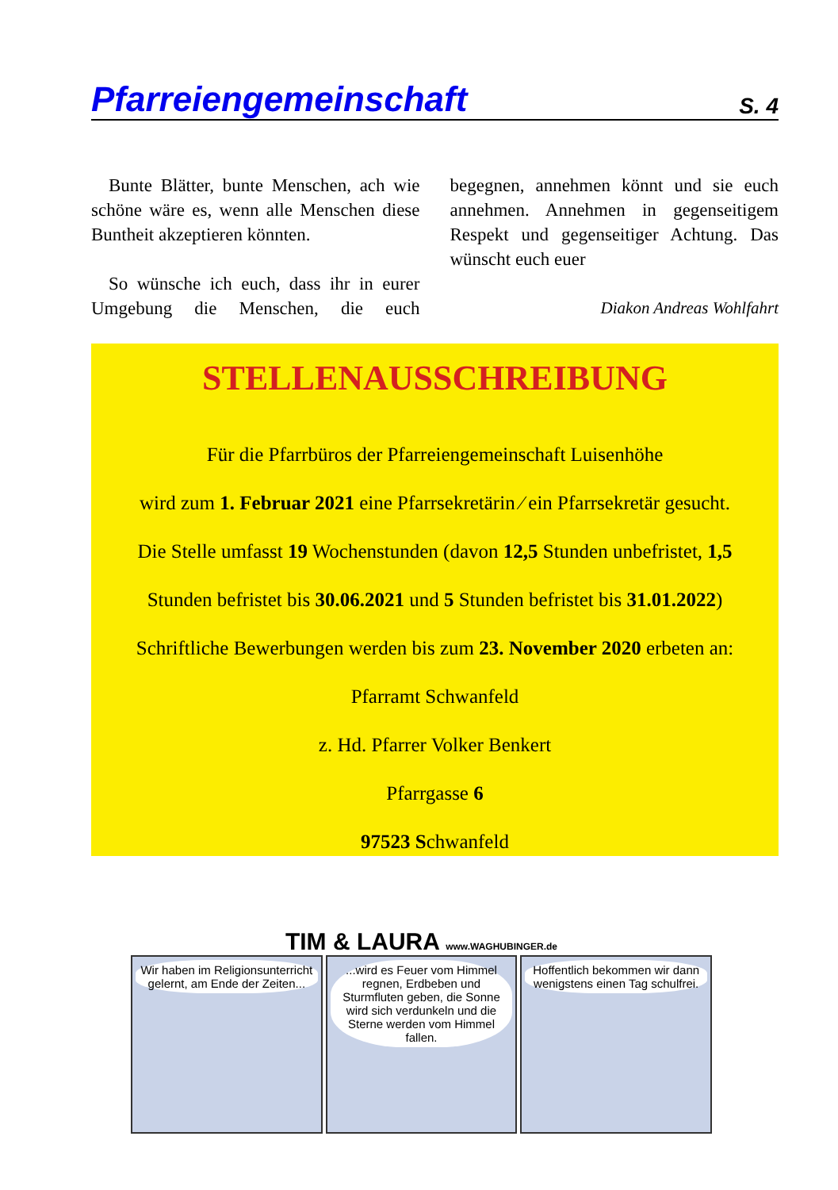Pfarreiengemeinschaft
S. 4
Bunte Blätter, bunte Menschen, ach wie schöne wäre es, wenn alle Menschen diese Buntheit akzeptieren könnten.
So wünsche ich euch, dass ihr in eurer Umgebung die Menschen, die euch begegnen, annehmen könnt und sie euch annehmen. Annehmen in gegenseitigem Respekt und gegenseitiger Achtung. Das wünscht euch euer
Diakon Andreas Wohlfahrt
STELLENAUSSCHREIBUNG
Für die Pfarrbüros der Pfarreiengemeinschaft Luisenhöhe
wird zum 1. Februar 2021 eine Pfarrsekretärin ⁄ ein Pfarrsekretär gesucht.
Die Stelle umfasst 19 Wochenstunden (davon 12,5 Stunden unbefristet, 1,5
Stunden befristet bis 30.06.2021 und 5 Stunden befristet bis 31.01.2022)
Schriftliche Bewerbungen werden bis zum 23. November 2020 erbeten an:
Pfarramt Schwanfeld
z. Hd. Pfarrer Volker Benkert
Pfarrgasse 6
97523 Schwanfeld
TIM & LAURA www.WAGHUBINGER.de
Wir haben im Religionsunterricht gelernt, am Ende der Zeiten...
...wird es Feuer vom Himmel regnen, Erdbeben und Sturmfluten geben, die Sonne wird sich verdunkeln und die Sterne werden vom Himmel fallen.
Hoffentlich bekommen wir dann wenigstens einen Tag schulfrei.